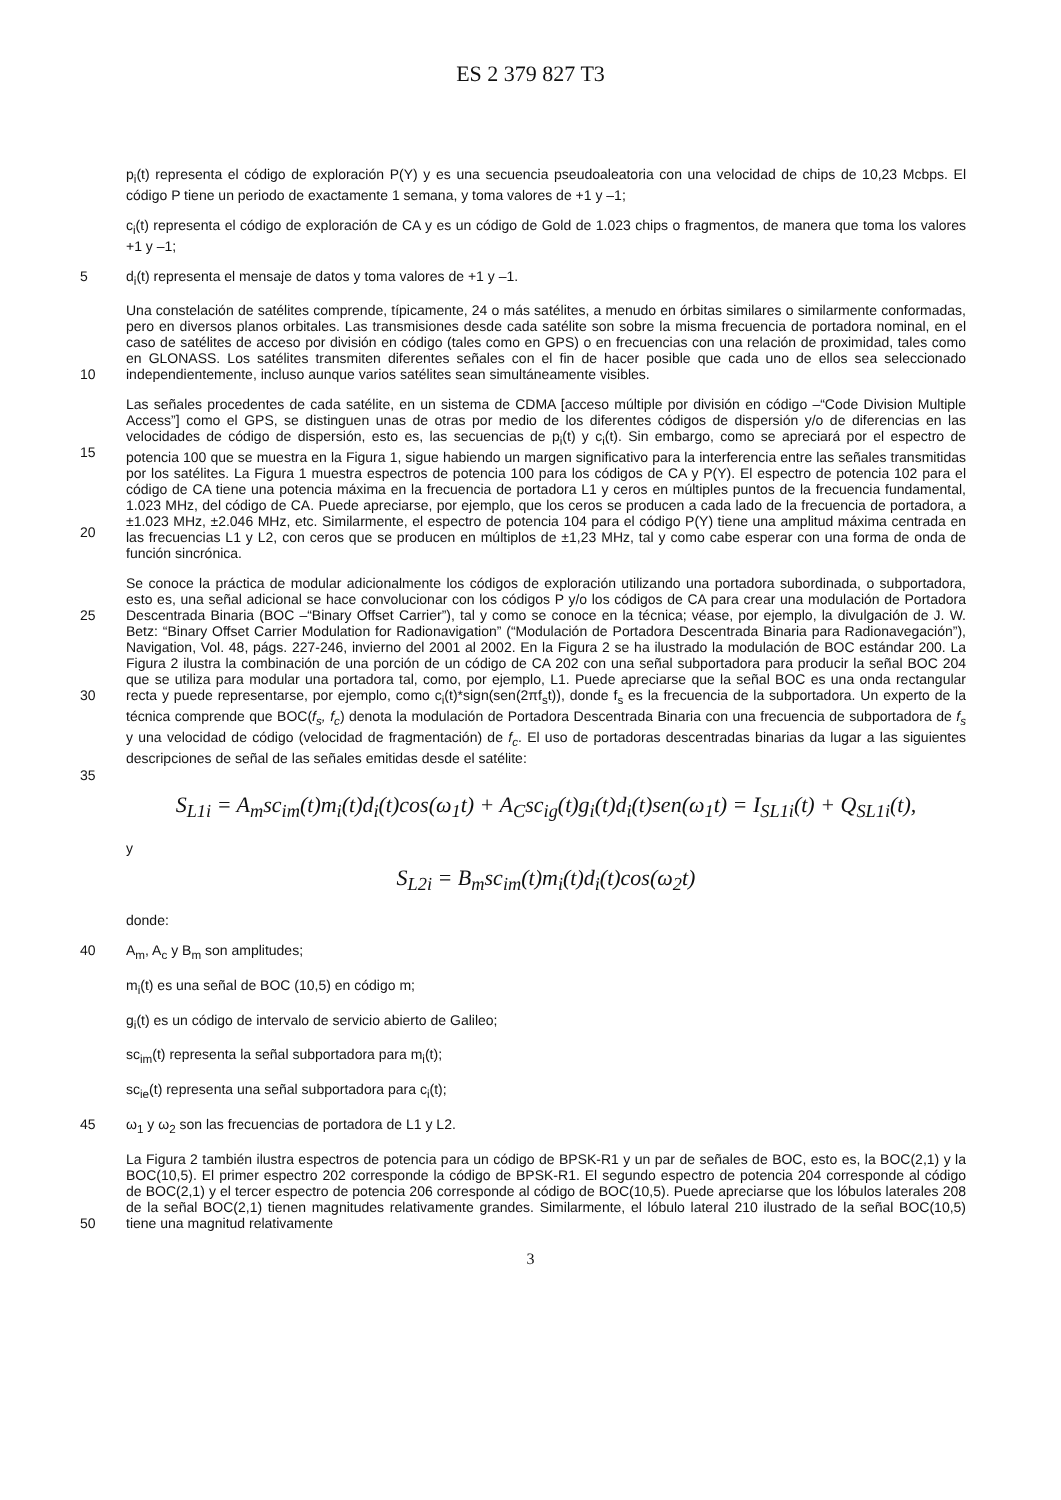ES 2 379 827 T3
p<sub>i</sub>(t) representa el código de exploración P(Y) y es una secuencia pseudoaleatoria con una velocidad de chips de 10,23 Mcbps. El código P tiene un periodo de exactamente 1 semana, y toma valores de +1 y –1;
c<sub>i</sub>(t) representa el código de exploración de CA y es un código de Gold de 1.023 chips o fragmentos, de manera que toma los valores +1 y –1;
5 d<sub>i</sub>(t) representa el mensaje de datos y toma valores de +1 y –1.
10 Una constelación de satélites comprende, típicamente, 24 o más satélites, a menudo en órbitas similares o similarmente conformadas, pero en diversos planos orbitales. Las transmisiones desde cada satélite son sobre la misma frecuencia de portadora nominal, en el caso de satélites de acceso por división en código (tales como en GPS) o en frecuencias con una relación de proximidad, tales como en GLONASS. Los satélites transmiten diferentes señales con el fin de hacer posible que cada uno de ellos sea seleccionado independientemente, incluso aunque varios satélites sean simultáneamente visibles.
15
20
Las señales procedentes de cada satélite, en un sistema de CDMA [acceso múltiple por división en código –“Code Division Multiple Access”] como el GPS, se distinguen unas de otras por medio de los diferentes códigos de dispersión y/o de diferencias en las velocidades de código de dispersión, esto es, las secuencias de p<sub>i</sub>(t) y c<sub>i</sub>(t). Sin embargo, como se apreciará por el espectro de potencia 100 que se muestra en la Figura 1, sigue habiendo un margen significativo para la interferencia entre las señales transmitidas por los satélites. La Figura 1 muestra espectros de potencia 100 para los códigos de CA y P(Y). El espectro de potencia 102 para el código de CA tiene una potencia máxima en la frecuencia de portadora L1 y ceros en múltiples puntos de la frecuencia fundamental, 1.023 MHz, del código de CA. Puede apreciarse, por ejemplo, que los ceros se producen a cada lado de la frecuencia de portadora, a ±1.023 MHz, ±2.046 MHz, etc. Similarmente, el espectro de potencia 104 para el código P(Y) tiene una amplitud máxima centrada en las frecuencias L1 y L2, con ceros que se producen en múltiplos de ±1,23 MHz, tal y como cabe esperar con una forma de onda de función sincrónica.
25
30
35
Se conoce la práctica de modular adicionalmente los códigos de exploración utilizando una portadora subordinada, o subportadora, esto es, una señal adicional se hace convolucionar con los códigos P y/o los códigos de CA para crear una modulación de Portadora Descentrada Binaria (BOC –“Binary Offset Carrier”), tal y como se conoce en la técnica; véase, por ejemplo, la divulgación de J. W. Betz: “Binary Offset Carrier Modulation for Radionavigation” (“Modulación de Portadora Descentrada Binaria para Radionavegación”), Navigation, Vol. 48, págs. 227-246, invierno del 2001 al 2002. En la Figura 2 se ha ilustrado la modulación de BOC estándar 200. La Figura 2 ilustra la combinación de una porción de un código de CA 202 con una señal subportadora para producir la señal BOC 204 que se utiliza para modular una portadora tal, como, por ejemplo, L1. Puede apreciarse que la señal BOC es una onda rectangular recta y puede representarse, por ejemplo, como c<sub>i</sub>(t)*sign(sen(2πf<sub>s</sub>t)), donde f<sub>s</sub> es la frecuencia de la subportadora. Un experto de la técnica comprende que BOC(f<sub>s</sub>, f<sub>c</sub>) denota la modulación de Portadora Descentrada Binaria con una frecuencia de subportadora de f<sub>s</sub> y una velocidad de código (velocidad de fragmentación) de f<sub>c</sub>. El uso de portadoras descentradas binarias da lugar a las siguientes descripciones de señal de las señales emitidas desde el satélite:
S<sub>L1i</sub> = A<sub>m</sub>sc<sub>im</sub>(t)m<sub>i</sub>(t)d<sub>i</sub>(t)cos(ω<sub>1</sub>t) + A<sub>C</sub>sc<sub>ig</sub>(t)g<sub>i</sub>(t)d<sub>i</sub>(t)sen(ω<sub>1</sub>t) = I<sub>SL1i</sub>(t) + Q<sub>SL1i</sub>(t),
y
S<sub>L2i</sub> = B<sub>m</sub>sc<sub>im</sub>(t)m<sub>i</sub>(t)d<sub>i</sub>(t)cos(ω<sub>2</sub>t)
donde:
40 A<sub>m</sub>, A<sub>c</sub> y B<sub>m</sub> son amplitudes;
m<sub>i</sub>(t) es una señal de BOC (10,5) en código m;
g<sub>i</sub>(t) es un código de intervalo de servicio abierto de Galileo;
sc<sub>im</sub>(t) representa la señal subportadora para m<sub>i</sub>(t);
sc<sub>ie</sub>(t) representa una señal subportadora para c<sub>i</sub>(t);
45 ω<sub>1</sub> y ω<sub>2</sub> son las frecuencias de portadora de L1 y L2.
50 La Figura 2 también ilustra espectros de potencia para un código de BPSK-R1 y un par de señales de BOC, esto es, la BOC(2,1) y la BOC(10,5). El primer espectro 202 corresponde la código de BPSK-R1. El segundo espectro de potencia 204 corresponde al código de BOC(2,1) y el tercer espectro de potencia 206 corresponde al código de BOC(10,5). Puede apreciarse que los lóbulos laterales 208 de la señal BOC(2,1) tienen magnitudes relativamente grandes. Similarmente, el lóbulo lateral 210 ilustrado de la señal BOC(10,5) tiene una magnitud relativamente
3